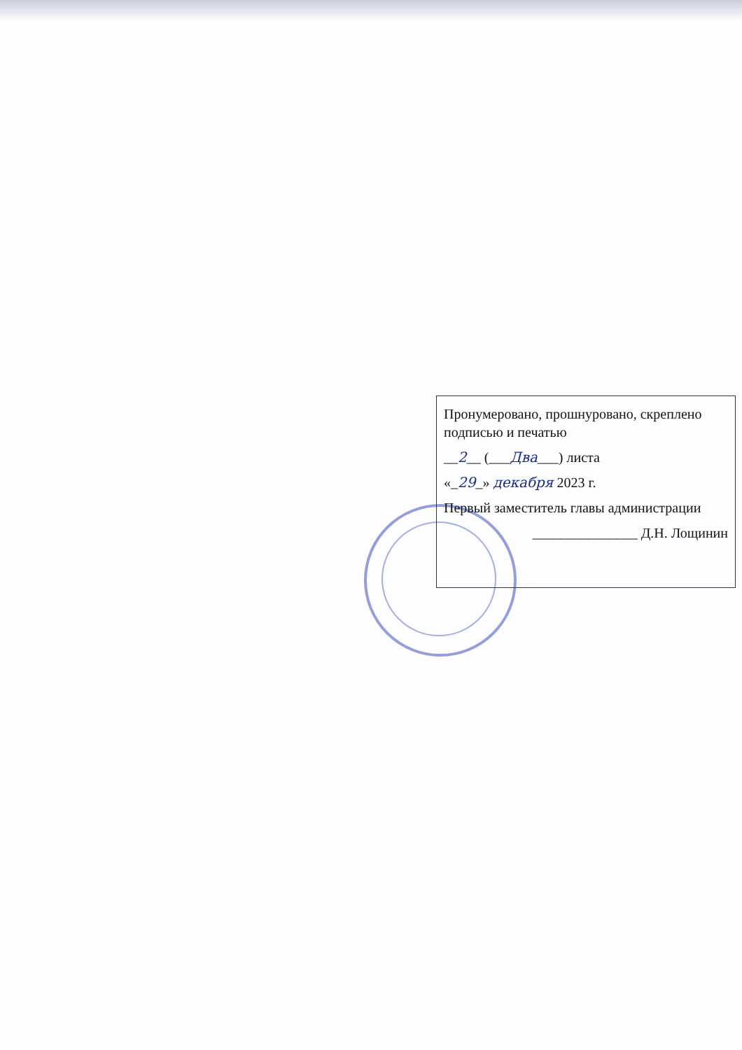Пронумеровано, прошнуровано, скреплено подписью и печатью
__2__ (___Два___) листа
«_29_» декабря 2023 г.
Первый заместитель главы администрации
_______________ Д.Н. Лощинин